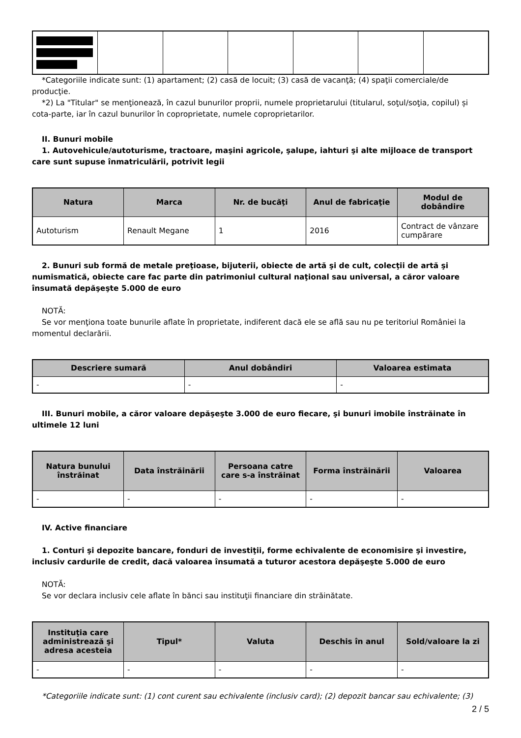*Categoriile indicate sunt: (1) apartament; (2) casă de locuit; (3) casă de vacanţă; (4) spaţii comerciale/de producţie.
*2) La "Titular" se menţionează, în cazul bunurilor proprii, numele proprietarului (titularul, soţul/soţia, copilul) și cota-parte, iar în cazul bunurilor în coproprietate, numele coproprietarilor.
II. Bunuri mobile
1. Autovehicule/autoturisme, tractoare, maşini agricole, şalupe, iahturi şi alte mijloace de transport care sunt supuse înmatriculării, potrivit legii
| Natura | Marca | Nr. de bucăţi | Anul de fabricaţie | Modul de dobândire |
| --- | --- | --- | --- | --- |
| Autoturism | Renault Megane | 1 | 2016 | Contract de vânzare cumpărare |
2. Bunuri sub formă de metale preţioase, bijuterii, obiecte de artă şi de cult, colecţii de artă şi numismatică, obiecte care fac parte din patrimoniul cultural naţional sau universal, a căror valoare însumată depăşeşte 5.000 de euro
NOTĂ:
Se vor menţiona toate bunurile aflate în proprietate, indiferent dacă ele se află sau nu pe teritoriul României la momentul declarării.
| Descriere sumară | Anul dobândiri | Valoarea estimata |
| --- | --- | --- |
| - | - | - |
III. Bunuri mobile, a căror valoare depăşeşte 3.000 de euro fiecare, şi bunuri imobile înstrăinate în ultimele 12 luni
| Natura bunului înstrăinat | Data înstrăinării | Persoana catre care s-a înstrăinat | Forma înstrăinării | Valoarea |
| --- | --- | --- | --- | --- |
| - | - | - | - | - |
IV. Active financiare
1. Conturi şi depozite bancare, fonduri de investiţii, forme echivalente de economisire şi investire, inclusiv cardurile de credit, dacă valoarea însumată a tuturor acestora depăşeşte 5.000 de euro
NOTĂ:
Se vor declara inclusiv cele aflate în bănci sau instituţii financiare din străinătate.
| Instituţia care administrează şi adresa acesteia | Tipul* | Valuta | Deschis în anul | Sold/valoare la zi |
| --- | --- | --- | --- | --- |
| - | - | - | - | - |
*Categoriile indicate sunt: (1) cont curent sau echivalente (inclusiv card); (2) depozit bancar sau echivalente; (3)
2 / 5